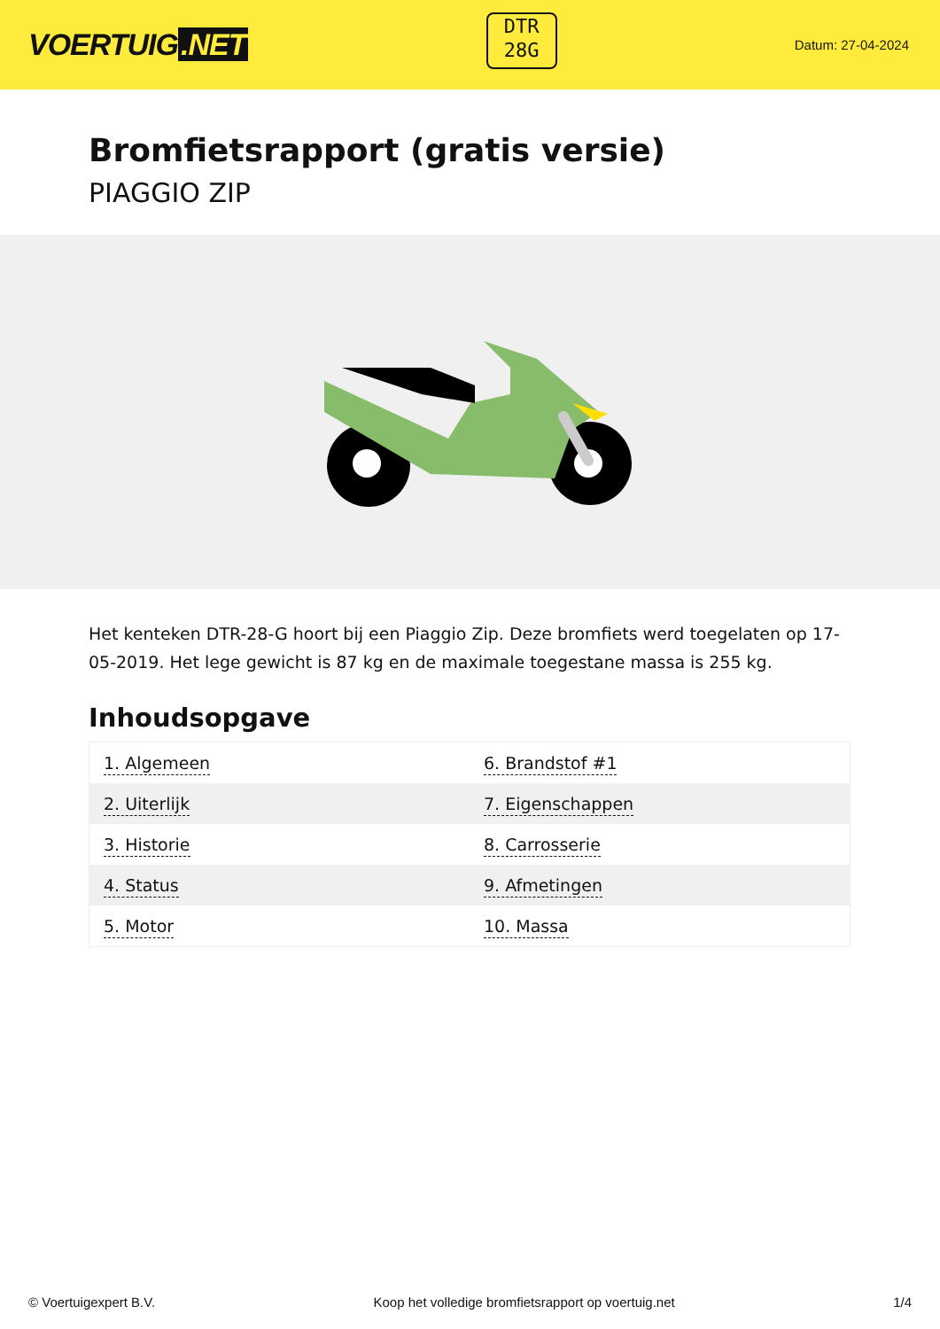VOERTUIG.NET
DTR
28G
Datum: 27-04-2024
Bromfietsrapport (gratis versie)
PIAGGIO ZIP
Het kenteken DTR-28-G hoort bij een Piaggio Zip. Deze bromfiets werd toegelaten op 17-05-2019. Het lege gewicht is 87 kg en de maximale toegestane massa is 255 kg.
Inhoudsopgave
| 1. Algemeen | 6. Brandstof #1 |
| 2. Uiterlijk | 7. Eigenschappen |
| 3. Historie | 8. Carrosserie |
| 4. Status | 9. Afmetingen |
| 5. Motor | 10. Massa |
© Voertuigexpert B.V. Koop het volledige bromfietsrapport op voertuig.net 1/4